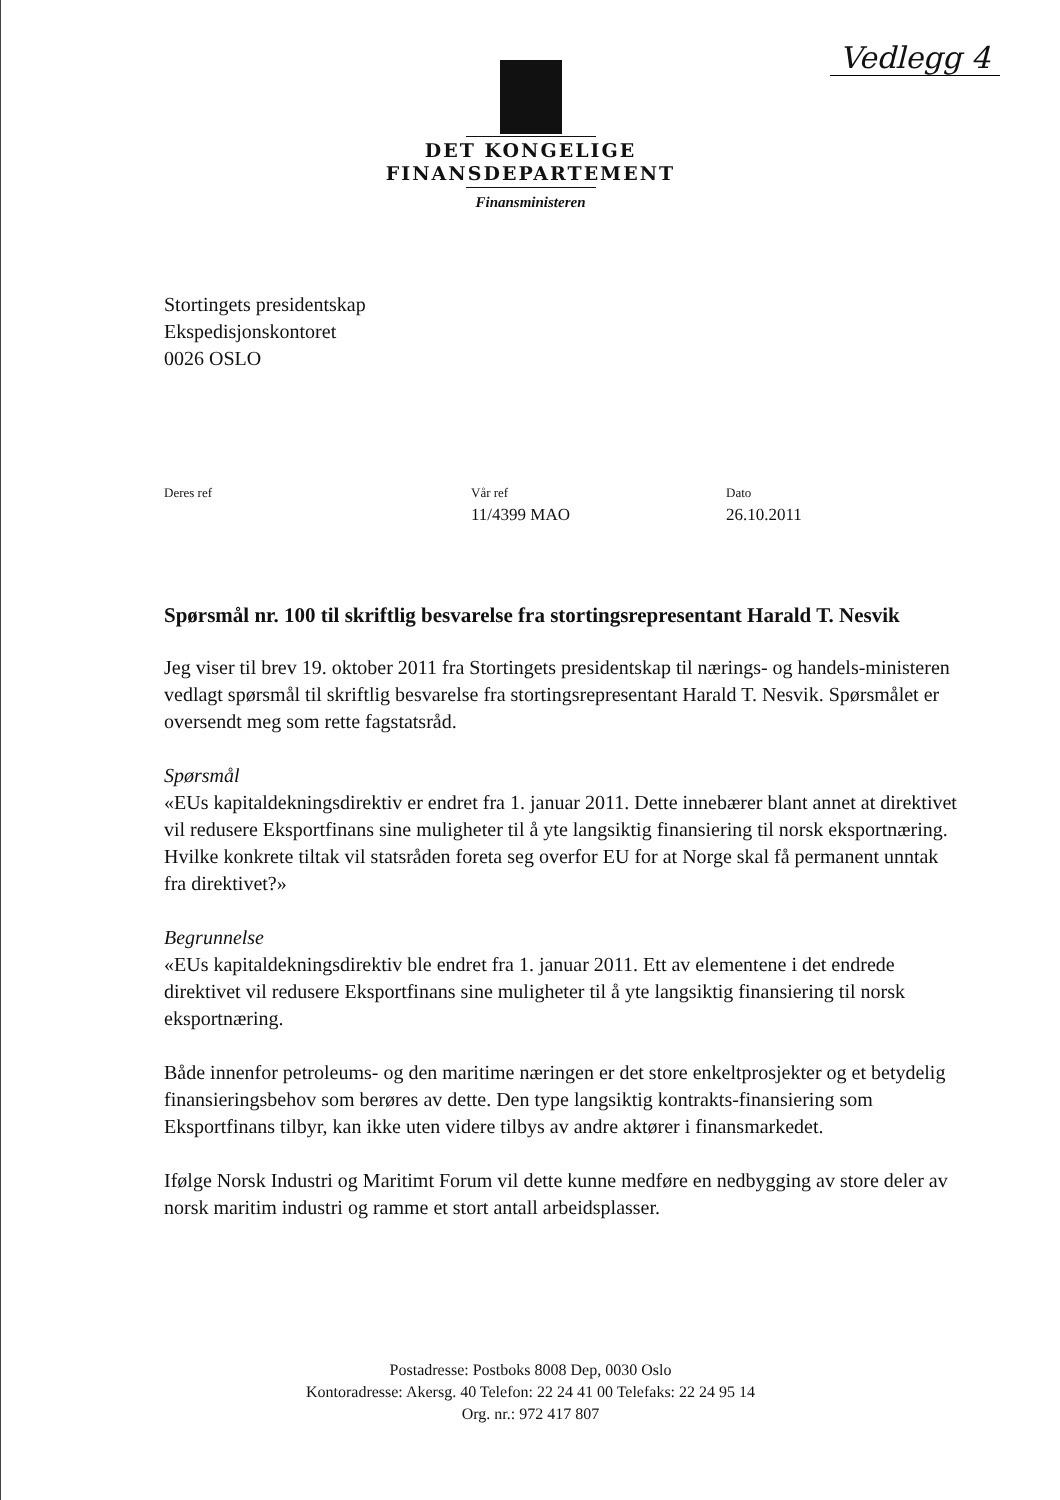Vedlegg 4
DET KONGELIGE
FINANSDEPARTEMENT
Finansministeren
Stortingets presidentskap
Ekspedisjonskontoret
0026 OSLO
Deres ref Vår ref
11/4399 MAO
Dato
26.10.2011
Spørsmål nr. 100 til skriftlig besvarelse fra stortingsrepresentant Harald T. Nesvik
Jeg viser til brev 19. oktober 2011 fra Stortingets presidentskap til nærings- og handels-ministeren vedlagt spørsmål til skriftlig besvarelse fra stortingsrepresentant Harald T. Nesvik. Spørsmålet er oversendt meg som rette fagstatsråd.
Spørsmål
«EUs kapitaldekningsdirektiv er endret fra 1. januar 2011. Dette innebærer blant annet at direktivet vil redusere Eksportfinans sine muligheter til å yte langsiktig finansiering til norsk eksportnæring. Hvilke konkrete tiltak vil statsråden foreta seg overfor EU for at Norge skal få permanent unntak fra direktivet?»
Begrunnelse
«EUs kapitaldekningsdirektiv ble endret fra 1. januar 2011. Ett av elementene i det endrede direktivet vil redusere Eksportfinans sine muligheter til å yte langsiktig finansiering til norsk eksportnæring.
Både innenfor petroleums- og den maritime næringen er det store enkeltprosjekter og et betydelig finansieringsbehov som berøres av dette. Den type langsiktig kontrakts-finansiering som Eksportfinans tilbyr, kan ikke uten videre tilbys av andre aktører i finansmarkedet.
Ifølge Norsk Industri og Maritimt Forum vil dette kunne medføre en nedbygging av store deler av norsk maritim industri og ramme et stort antall arbeidsplasser.
Postadresse: Postboks 8008 Dep, 0030 Oslo
Kontoradresse: Akersg. 40 Telefon: 22 24 41 00 Telefaks: 22 24 95 14
Org. nr.: 972 417 807